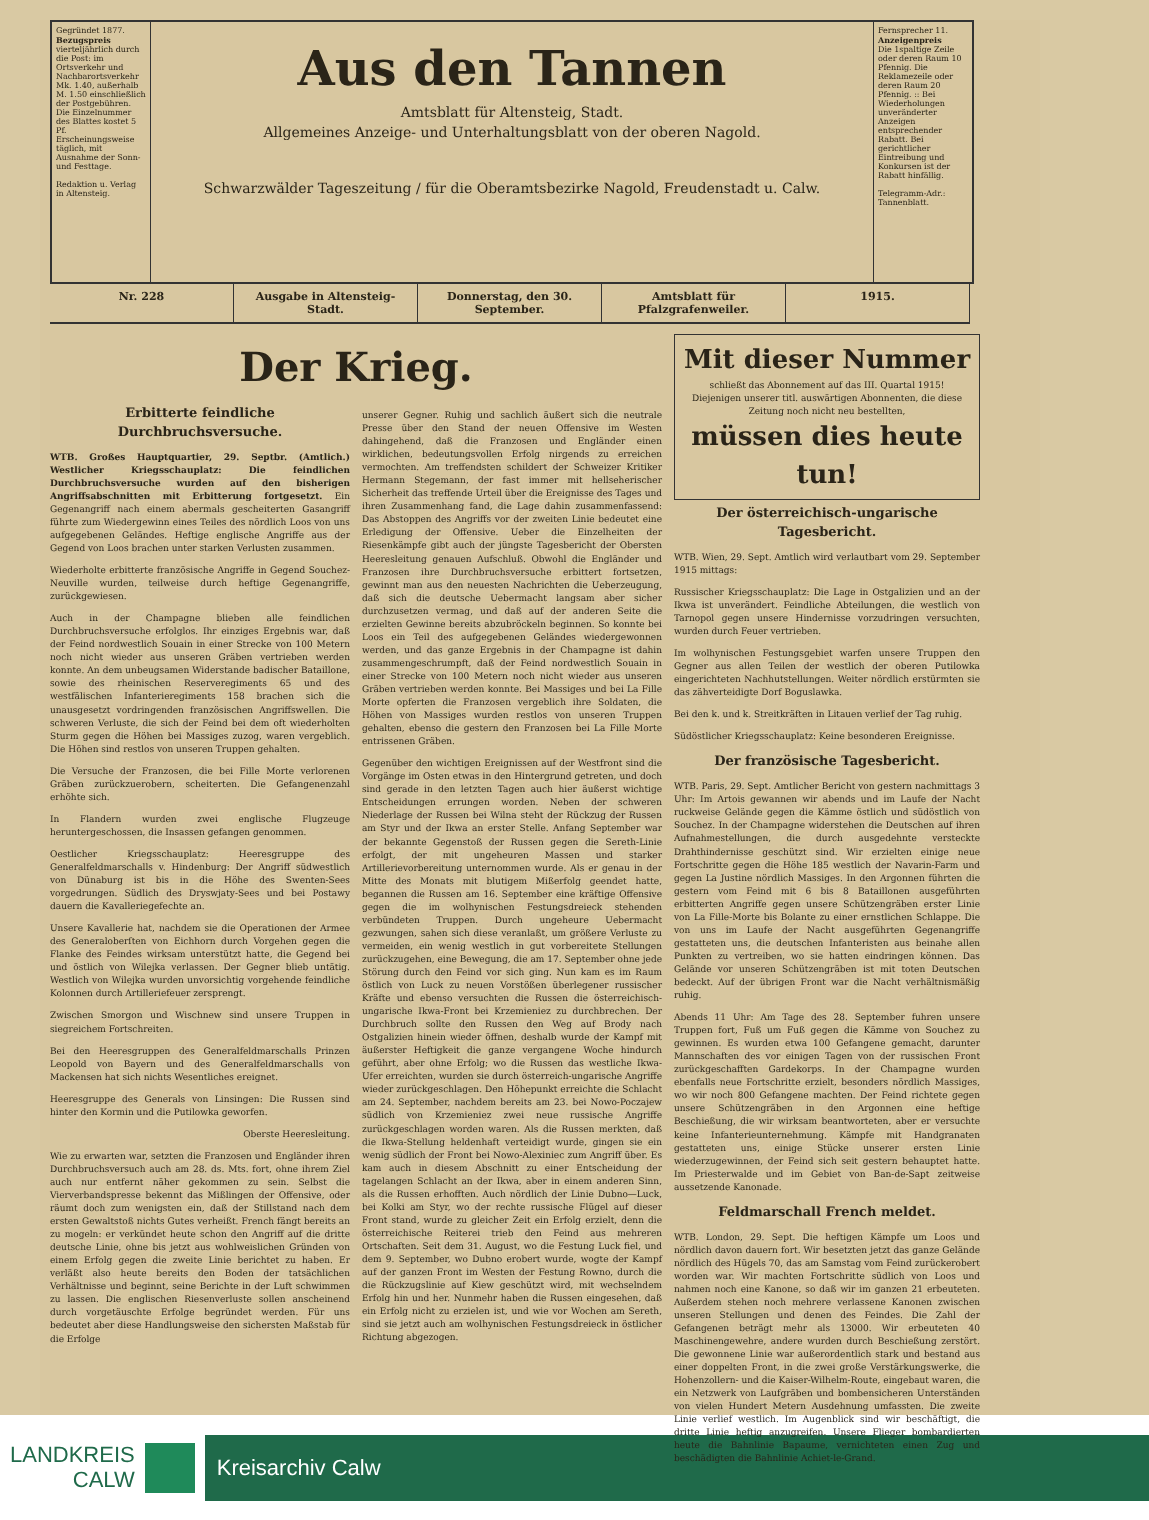Gegründet 1877.
Bezugspreis
vierteljährlich durch die Post: im Ortsverkehr und Nachbarortsverkehr Mk. 1.40, außerhalb M. 1.50 einschließlich der Postgebühren. Die Einzelnummer des Blattes kostet 5 Pf. Erscheinungsweise täglich, mit Ausnahme der Sonn- und Festtage.
Redaktion u. Verlag in Altensteig.
Aus den Tannen
Amtsblatt für Altensteig, Stadt.
Allgemeines Anzeige- und Unterhaltungsblatt von der oberen Nagold.
Schwarzwälder Tageszeitung / für die Oberamtsbezirke Nagold, Freudenstadt u. Calw.
Fernsprecher 11.
Anzeigenpreis
Die 1spaltige Zeile oder deren Raum 10 Pfennig. Die Reklamezeile oder deren Raum 20 Pfennig. :: Bei Wiederholungen unveränderter Anzeigen entsprechender Rabatt. Bei gerichtlicher Eintreibung und Konkursen ist der Rabatt hinfällig.
Telegramm-Adr.: Tannenblatt.
Nr. 228 Ausgabe in Altensteig-Stadt. Donnerstag, den 30. September. Amtsblatt für Pfalzgrafenweiler.
1915.
Der Krieg.
Erbitterte feindliche Durchbruchsversuche.
WTB. Großes Hauptquartier, 29. Septbr. (Amtlich.) Westlicher Kriegsschauplatz: Die feindlichen Durchbruchsversuche wurden auf den bisherigen Angriffsabschnitten mit Erbitterung fortgesetzt. Ein Gegenangriff nach einem abermals gescheiterten Gasangriff führte zum Wiedergewinn eines Teiles des nördlich Loos von uns aufgegebenen Geländes. Heftige englische Angriffe aus der Gegend von Loos brachen unter starken Verlusten zusammen.
Wiederholte erbitterte französische Angriffe in Gegend Souchez-Neuville wurden, teilweise durch heftige Gegenangriffe, zurückgewiesen.
Auch in der Champagne blieben alle feindlichen Durchbruchsversuche erfolglos. Ihr einziges Ergebnis war, daß der Feind nordwestlich Souain in einer Strecke von 100 Metern noch nicht wieder aus unseren Gräben vertrieben werden konnte. An dem unbeugsamen Widerstande badischer Bataillone, sowie des rheinischen Reserveregiments 65 und des westfälischen Infanterieregiments 158 brachen sich die unausgesetzt vordringenden französischen Angriffswellen. Die schweren Verluste, die sich der Feind bei dem oft wiederholten Sturm gegen die Höhen bei Massiges zuzog, waren vergeblich. Die Höhen sind restlos von unseren Truppen gehalten.
Die Versuche der Franzosen, die bei Fille Morte verlorenen Gräben zurückzuerobern, scheiterten. Die Gefangenenzahl erhöhte sich.
In Flandern wurden zwei englische Flugzeuge heruntergeschossen, die Insassen gefangen genommen.
Oestlicher Kriegsschauplatz: Heeresgruppe des Generalfeldmarschalls v. Hindenburg: Der Angriff südwestlich von Dünaburg ist bis in die Höhe des Swenten-Sees vorgedrungen. Südlich des Dryswjaty-Sees und bei Postawy dauern die Kavalleriegefechte an.
Unsere Kavallerie hat, nachdem sie die Operationen der Armee des Generaloberſten von Eichhorn durch Vorgehen gegen die Flanke des Feindes wirksam unterstützt hatte, die Gegend bei und östlich von Wilejka verlassen. Der Gegner blieb untätig. Westlich von Wilejka wurden unvorsichtig vorgehende feindliche Kolonnen durch Artilleriefeuer zersprengt.
Zwischen Smorgon und Wischnew sind unsere Truppen in siegreichem Fortschreiten.
Bei den Heeresgruppen des Generalfeldmarschalls Prinzen Leopold von Bayern und des Generalfeldmarschalls von Mackensen hat sich nichts Wesentliches ereignet.
Heeresgruppe des Generals von Linsingen: Die Russen sind hinter den Kormin und die Putilowka geworfen.
Oberste Heeresleitung.
Wie zu erwarten war, setzten die Franzosen und Engländer ihren Durchbruchsversuch auch am 28. ds. Mts. fort, ohne ihrem Ziel auch nur entfernt näher gekommen zu sein. Selbst die Vierverbandspresse bekennt das Mißlingen der Offensive, oder räumt doch zum wenigsten ein, daß der Stillstand nach dem ersten Gewaltstoß nichts Gutes verheißt. French fängt bereits an zu mogeln: er verkündet heute schon den Angriff auf die dritte deutsche Linie, ohne bis jetzt aus wohlweislichen Gründen von einem Erfolg gegen die zweite Linie berichtet zu haben. Er verläßt also heute bereits den Boden der tatsächlichen Verhältnisse und beginnt, seine Berichte in der Luft schwimmen zu lassen. Die englischen Riesenverluste sollen anscheinend durch vorgetäuschte Erfolge begründet werden. Für uns bedeutet aber diese Handlungsweise den sichersten Maßstab für die Erfolge
unserer Gegner. Ruhig und sachlich äußert sich die neutrale Presse über den Stand der neuen Offensive im Westen dahingehend, daß die Franzosen und Engländer einen wirklichen, bedeutungsvollen Erfolg nirgends zu erreichen vermochten. Am treffendsten schildert der Schweizer Kritiker Hermann Stegemann, der fast immer mit hellseherischer Sicherheit das treffende Urteil über die Ereignisse des Tages und ihren Zusammenhang fand, die Lage dahin zusammenfassend: Das Abstoppen des Angriffs vor der zweiten Linie bedeutet eine Erledigung der Offensive. Ueber die Einzelheiten der Riesenkämpfe gibt auch der jüngste Tagesbericht der Obersten Heeresleitung genauen Aufschluß. Obwohl die Engländer und Franzosen ihre Durchbruchsversuche erbittert fortsetzen, gewinnt man aus den neuesten Nachrichten die Ueberzeugung, daß sich die deutsche Uebermacht langsam aber sicher durchzusetzen vermag, und daß auf der anderen Seite die erzielten Gewinne bereits abzubröckeln beginnen. So konnte bei Loos ein Teil des aufgegebenen Geländes wiedergewonnen werden, und das ganze Ergebnis in der Champagne ist dahin zusammengeschrumpft, daß der Feind nordwestlich Souain in einer Strecke von 100 Metern noch nicht wieder aus unseren Gräben vertrieben werden konnte. Bei Massiges und bei La Fille Morte opferten die Franzosen vergeblich ihre Soldaten, die Höhen von Massiges wurden restlos von unseren Truppen gehalten, ebenso die gestern den Franzosen bei La Fille Morte entrissenen Gräben.
Gegenüber den wichtigen Ereignissen auf der Westfront sind die Vorgänge im Osten etwas in den Hintergrund getreten, und doch sind gerade in den letzten Tagen auch hier äußerst wichtige Entscheidungen errungen worden. Neben der schweren Niederlage der Russen bei Wilna steht der Rückzug der Russen am Styr und der Ikwa an erster Stelle. Anfang September war der bekannte Gegenstoß der Russen gegen die Sereth-Linie erfolgt, der mit ungeheuren Massen und starker Artillerievorbereitung unternommen wurde. Als er genau in der Mitte des Monats mit blutigem Mißerfolg geendet hatte, begannen die Russen am 16. September eine kräftige Offensive gegen die im wolhynischen Festungsdreieck stehenden verbündeten Truppen. Durch ungeheure Uebermacht gezwungen, sahen sich diese veranlaßt, um größere Verluste zu vermeiden, ein wenig westlich in gut vorbereitete Stellungen zurückzugehen, eine Bewegung, die am 17. September ohne jede Störung durch den Feind vor sich ging. Nun kam es im Raum östlich von Luck zu neuen Vorstößen überlegener russischer Kräfte und ebenso versuchten die Russen die österreichisch-ungarische Ikwa-Front bei Krzemieniez zu durchbrechen. Der Durchbruch sollte den Russen den Weg auf Brody nach Ostgalizien hinein wieder öffnen, deshalb wurde der Kampf mit äußerster Heftigkeit die ganze vergangene Woche hindurch geführt, aber ohne Erfolg; wo die Russen das westliche Ikwa-Ufer erreichten, wurden sie durch österreich-ungarische Angriffe wieder zurückgeschlagen. Den Höhepunkt erreichte die Schlacht am 24. September, nachdem bereits am 23. bei Nowo-Poczajew südlich von Krzemieniez zwei neue russische Angriffe zurückgeschlagen worden waren. Als die Russen merkten, daß die Ikwa-Stellung heldenhaft verteidigt wurde, gingen sie ein wenig südlich der Front bei Nowo-Alexiniec zum Angriff über. Es kam auch in diesem Abschnitt zu einer Entscheidung der tagelangen Schlacht an der Ikwa, aber in einem anderen Sinn, als die Russen erhofften. Auch nördlich der Linie Dubno—Luck, bei Kolki am Styr, wo der rechte russische Flügel auf dieser Front stand, wurde zu gleicher Zeit ein Erfolg erzielt, denn die österreichische Reiterei trieb den Feind aus mehreren Ortschaften. Seit dem 31. August, wo die Festung Luck fiel, und dem 9. September, wo Dubno erobert wurde, wogte der Kampf auf der ganzen Front im Westen der Festung Rowno, durch die die Rückzugslinie auf Kiew geschützt wird, mit wechselndem Erfolg hin und her. Nunmehr haben die Russen eingesehen, daß ein Erfolg nicht zu erzielen ist, und wie vor Wochen am Sereth, sind sie jetzt auch am wolhynischen Festungsdreieck in östlicher Richtung abgezogen.
Mit dieser Nummer
schließt das Abonnement auf das III. Quartal 1915!
Diejenigen unserer titl. auswärtigen Abonnenten, die diese Zeitung noch nicht neu bestellten,
müssen dies heute tun!
Der österreichisch-ungarische Tagesbericht.
WTB. Wien, 29. Sept. Amtlich wird verlautbart vom 29. September 1915 mittags:
Russischer Kriegsschauplatz: Die Lage in Ostgalizien und an der Ikwa ist unverändert. Feindliche Abteilungen, die westlich von Tarnopol gegen unsere Hindernisse vorzudringen versuchten, wurden durch Feuer vertrieben.
Im wolhynischen Festungsgebiet warfen unsere Truppen den Gegner aus allen Teilen der westlich der oberen Putilowka eingerichteten Nachhutstellungen. Weiter nördlich erstürmten sie das zähverteidigte Dorf Boguslawka.
Bei den k. und k. Streitkräften in Litauen verlief der Tag ruhig.
Südöstlicher Kriegsschauplatz: Keine besonderen Ereignisse.
Der französische Tagesbericht.
WTB. Paris, 29. Sept. Amtlicher Bericht von gestern nachmittags 3 Uhr: Im Artois gewannen wir abends und im Laufe der Nacht ruckweise Gelände gegen die Kämme östlich und südöstlich von Souchez. In der Champagne widerstehen die Deutschen auf ihren Aufnahmestellungen, die durch ausgedehnte versteckte Drahthindernisse geschützt sind. Wir erzielten einige neue Fortschritte gegen die Höhe 185 westlich der Navarin-Farm und gegen La Justine nördlich Massiges. In den Argonnen führten die gestern vom Feind mit 6 bis 8 Bataillonen ausgeführten erbitterten Angriffe gegen unsere Schützengräben erster Linie von La Fille-Morte bis Bolante zu einer ernstlichen Schlappe. Die von uns im Laufe der Nacht ausgeführten Gegenangriffe gestatteten uns, die deutschen Infanteristen aus beinahe allen Punkten zu vertreiben, wo sie hatten eindringen können. Das Gelände vor unseren Schützengräben ist mit toten Deutschen bedeckt. Auf der übrigen Front war die Nacht verhältnismäßig ruhig.
Abends 11 Uhr: Am Tage des 28. September fuhren unsere Truppen fort, Fuß um Fuß gegen die Kämme von Souchez zu gewinnen. Es wurden etwa 100 Gefangene gemacht, darunter Mannschaften des vor einigen Tagen von der russischen Front zurückgeschafften Gardekorps. In der Champagne wurden ebenfalls neue Fortschritte erzielt, besonders nördlich Massiges, wo wir noch 800 Gefangene machten. Der Feind richtete gegen unsere Schützengräben in den Argonnen eine heftige Beschießung, die wir wirksam beantworteten, aber er versuchte keine Infanterieunternehmung. Kämpfe mit Handgranaten gestatteten uns, einige Stücke unserer ersten Linie wiederzugewinnen, der Feind sich seit gestern behauptet hatte. Im Priesterwalde und im Gebiet von Ban-de-Sapt zeitweise aussetzende Kanonade.
Feldmarschall French meldet.
WTB. London, 29. Sept. Die heftigen Kämpfe um Loos und nördlich davon dauern fort. Wir besetzten jetzt das ganze Gelände nördlich des Hügels 70, das am Samstag vom Feind zurückerobert worden war. Wir machten Fortschritte südlich von Loos und nahmen noch eine Kanone, so daß wir im ganzen 21 erbeuteten. Außerdem stehen noch mehrere verlassene Kanonen zwischen unseren Stellungen und denen des Feindes. Die Zahl der Gefangenen beträgt mehr als 13000. Wir erbeuteten 40 Maschinengewehre, andere wurden durch Beschießung zerstört. Die gewonnene Linie war außerordentlich stark und bestand aus einer doppelten Front, in die zwei große Verstärkungswerke, die Hohenzollern- und die Kaiser-Wilhelm-Route, eingebaut waren, die ein Netzwerk von Laufgräben und bombensicheren Unterständen von vielen Hundert Metern Ausdehnung umfassten. Die zweite Linie verlief westlich. Im Augenblick sind wir beschäftigt, die dritte Linie heftig anzugreifen. Unsere Flieger bombardierten heute die Bahnlinie Bapaume, vernichteten einen Zug und beschädigten die Bahnlinie Achiet-le-Grand.
LANDKREIS
CALW
Kreisarchiv Calw